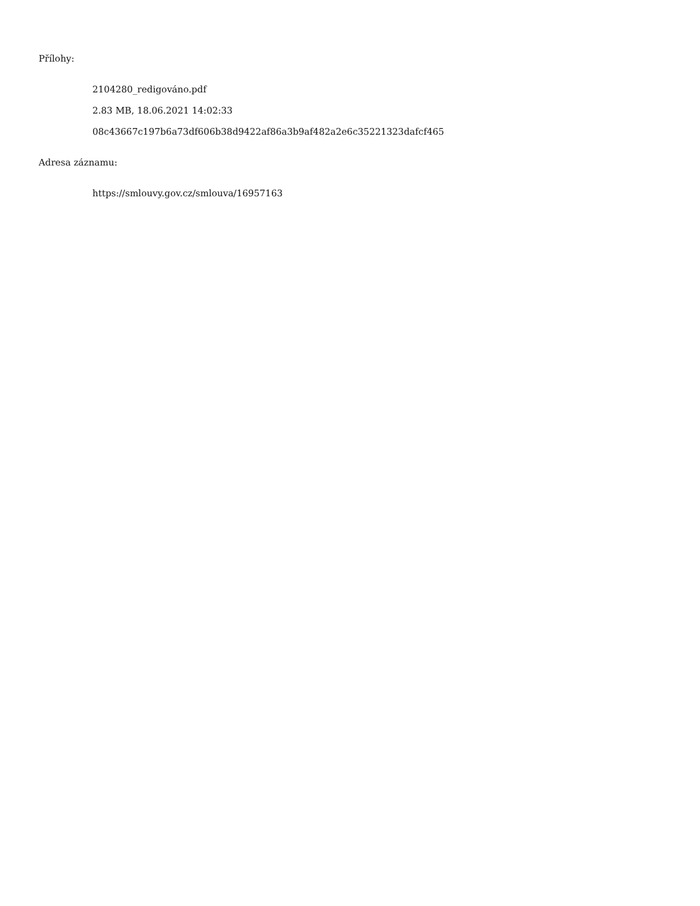Přílohy:
2104280_redigováno.pdf
2.83 MB, 18.06.2021 14:02:33
08c43667c197b6a73df606b38d9422af86a3b9af482a2e6c35221323dafcf465
Adresa záznamu:
https://smlouvy.gov.cz/smlouva/16957163